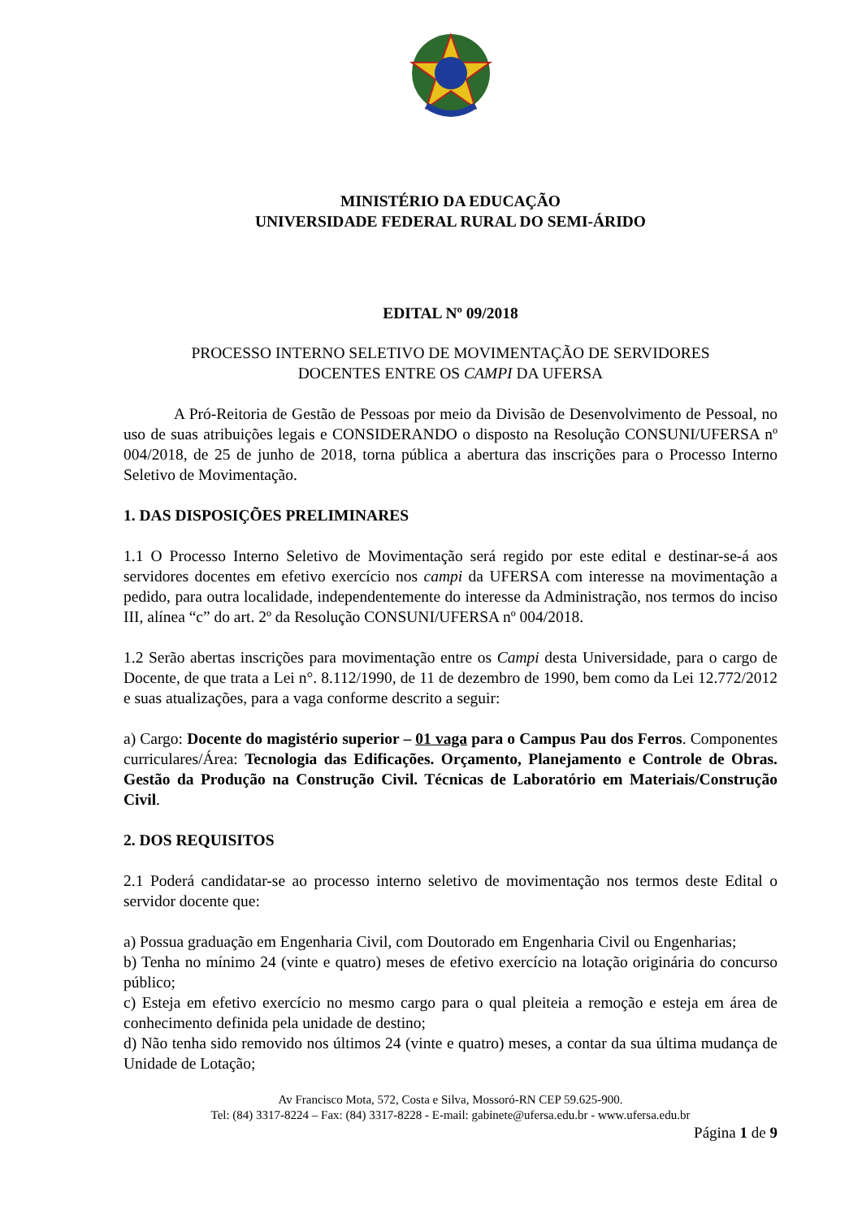MINISTÉRIO DA EDUCAÇÃO
UNIVERSIDADE FEDERAL RURAL DO SEMI-ÁRIDO
EDITAL Nº 09/2018
PROCESSO INTERNO SELETIVO DE MOVIMENTAÇÃO DE SERVIDORES
DOCENTES ENTRE OS CAMPI DA UFERSA
A Pró-Reitoria de Gestão de Pessoas por meio da Divisão de Desenvolvimento de Pessoal, no uso de suas atribuições legais e CONSIDERANDO o disposto na Resolução CONSUNI/UFERSA nº 004/2018, de 25 de junho de 2018, torna pública a abertura das inscrições para o Processo Interno Seletivo de Movimentação.
1. DAS DISPOSIÇÕES PRELIMINARES
1.1 O Processo Interno Seletivo de Movimentação será regido por este edital e destinar-se-á aos servidores docentes em efetivo exercício nos campi da UFERSA com interesse na movimentação a pedido, para outra localidade, independentemente do interesse da Administração, nos termos do inciso III, alínea “c” do art. 2º da Resolução CONSUNI/UFERSA nº 004/2018.
1.2 Serão abertas inscrições para movimentação entre os Campi desta Universidade, para o cargo de Docente, de que trata a Lei n°. 8.112/1990, de 11 de dezembro de 1990, bem como da Lei 12.772/2012 e suas atualizações, para a vaga conforme descrito a seguir:
a) Cargo: Docente do magistério superior – 01 vaga para o Campus Pau dos Ferros. Componentes curriculares/Área: Tecnologia das Edificações. Orçamento, Planejamento e Controle de Obras. Gestão da Produção na Construção Civil. Técnicas de Laboratório em Materiais/Construção Civil.
2. DOS REQUISITOS
2.1 Poderá candidatar-se ao processo interno seletivo de movimentação nos termos deste Edital o servidor docente que:
a) Possua graduação em Engenharia Civil, com Doutorado em Engenharia Civil ou Engenharias;
b) Tenha no mínimo 24 (vinte e quatro) meses de efetivo exercício na lotação originária do concurso público;
c) Esteja em efetivo exercício no mesmo cargo para o qual pleiteia a remoção e esteja em área de conhecimento definida pela unidade de destino;
d) Não tenha sido removido nos últimos 24 (vinte e quatro) meses, a contar da sua última mudança de Unidade de Lotação;
Av Francisco Mota, 572, Costa e Silva, Mossoró-RN CEP 59.625-900.
Tel: (84) 3317-8224 – Fax: (84) 3317-8228 - E-mail: gabinete@ufersa.edu.br - www.ufersa.edu.br
Página 1 de 9